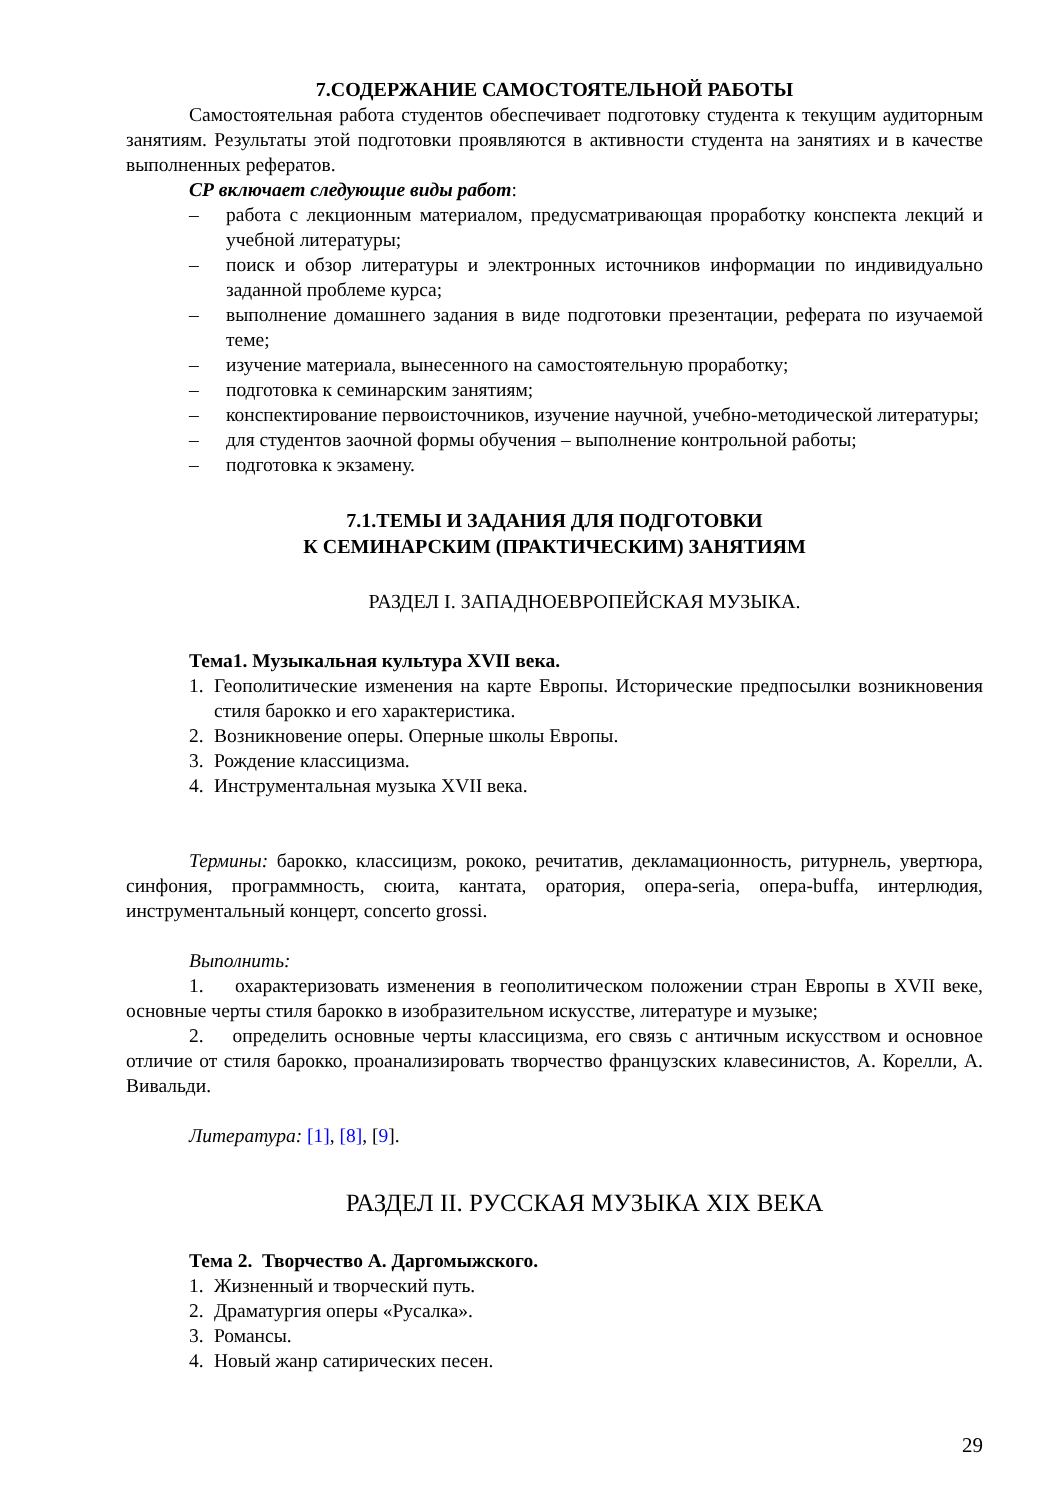7.СОДЕРЖАНИЕ САМОСТОЯТЕЛЬНОЙ РАБОТЫ
Самостоятельная работа студентов обеспечивает подготовку студента к текущим аудиторным занятиям. Результаты этой подготовки проявляются в активности студента на занятиях и в качестве выполненных рефератов.
СР включает следующие виды работ:
– работа с лекционным материалом, предусматривающая проработку конспекта лекций и учебной литературы;
– поиск и обзор литературы и электронных источников информации по индивидуально заданной проблеме курса;
– выполнение домашнего задания в виде подготовки презентации, реферата по изучаемой теме;
– изучение материала, вынесенного на самостоятельную проработку;
– подготовка к семинарским занятиям;
– конспектирование первоисточников, изучение научной, учебно-методической литературы;
– для студентов заочной формы обучения – выполнение контрольной работы;
– подготовка к экзамену.
7.1.ТЕМЫ И ЗАДАНИЯ ДЛЯ ПОДГОТОВКИ
К СЕМИНАРСКИМ (ПРАКТИЧЕСКИМ) ЗАНЯТИЯМ
РАЗДЕЛ I. ЗАПАДНОЕВРОПЕЙСКАЯ МУЗЫКА.
Тема1. Музыкальная культура XVII века.
1. Геополитические изменения на карте Европы. Исторические предпосылки возникновения стиля барокко и его характеристика.
2. Возникновение оперы. Оперные школы Европы.
3. Рождение классицизма.
4. Инструментальная музыка XVII века.
Термины: барокко, классицизм, рококо, речитатив, декламационность, ритурнель, увертюра, синфония, программность, сюита, кантата, оратория, опера-seria, опера-buffa, интерлюдия, инструментальный концерт, concerto grossi.
Выполнить:
1. охарактеризовать изменения в геополитическом положении стран Европы в XVII веке, основные черты стиля барокко в изобразительном искусстве, литературе и музыке;
2. определить основные черты классицизма, его связь с античным искусством и основное отличие от стиля барокко, проанализировать творчество французских клавесинистов, А. Корелли, А. Вивальди.
Литература: [1], [8], [9].
РАЗДЕЛ II. РУССКАЯ МУЗЫКА XIX ВЕКА
Тема 2. Творчество А. Даргомыжского.
1. Жизненный и творческий путь.
2. Драматургия оперы «Русалка».
3. Романсы.
4. Новый жанр сатирических песен.
29